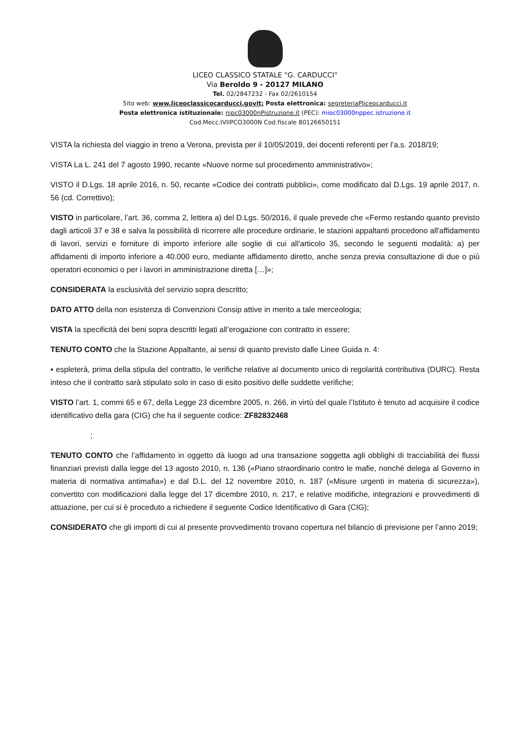LICEO CLASSICO STATALE "G. CARDUCCI"
Via Beroldo 9 - 20127 MILANO
Tel. 02/2847232 - Fax 02/2610154
5ito web: www.liceoclassicocarducci.govit; Posta elettronica: segreteriaPliceocarducci.it
Posta elettronica istituzionale: nipc03000nPistruzione.it (PEC): mioc03000nppec.istruzione.it
Cod.Mecc.IVIIPCO3000N Cod.fiscale 80126650151
VISTA la richiesta del viaggio in treno a Verona, prevista per il 10/05/2019, dei docenti referenti per l’a.s. 2018/19;
VISTA La L. 241 del 7 agosto 1990, recante «Nuove norme sul procedimento amministrativo»;
VISTO il D.Lgs. 18 aprile 2016, n. 50, recante «Codice dei contratti pubblici», come modificato dal D.Lgs. 19 aprile 2017, n. 56 (cd. Correttivo);
VISTO in particolare, l’art. 36, comma 2, lettera a) del D.Lgs. 50/2016, il quale prevede che «Fermo restando quanto previsto dagli articoli 37 e 38 e salva la possibilità di ricorrere alle procedure ordinarie, le stazioni appaltanti procedono all'affidamento di lavori, servizi e forniture di importo inferiore alle soglie di cui all'articolo 35, secondo le seguenti modalità: a) per affidamenti di importo inferiore a 40.000 euro, mediante affidamento diretto, anche senza previa consultazione di due o più operatori economici o per i lavori in amministrazione diretta […]»;
CONSIDERATA la esclusività del servizio sopra descritto;
DATO ATTO della non esistenza di Convenzioni Consip attive in merito a tale merceologia;
VISTA la specificità dei beni sopra descritti legati all’erogazione con contratto in essere;
TENUTO CONTO che la Stazione Appaltante, ai sensi di quanto previsto dalle Linee Guida n. 4:
▪ espleterà, prima della stipula del contratto, le verifiche relative al documento unico di regolarità contributiva (DURC). Resta inteso che il contratto sarà stipulato solo in caso di esito positivo delle suddette verifiche;
VISTO l’art. 1, commi 65 e 67, della Legge 23 dicembre 2005, n. 266, in virtù del quale l’Istituto è tenuto ad acquisire il codice identificativo della gara (CIG) che ha il seguente codice: ZF82832468
;
TENUTO CONTO che l’affidamento in oggetto dà luogo ad una transazione soggetta agli obblighi di tracciabilità dei flussi finanziari previsti dalla legge del 13 agosto 2010, n. 136 («Piano straordinario contro le mafie, nonché delega al Governo in materia di normativa antimafia») e dal D.L. del 12 novembre 2010, n. 187 («Misure urgenti in materia di sicurezza»), convertito con modificazioni dalla legge del 17 dicembre 2010, n. 217, e relative modifiche, integrazioni e provvedimenti di attuazione, per cui si è proceduto a richiedere il seguente Codice Identificativo di Gara (CIG);
CONSIDERATO che gli importi di cui al presente provvedimento trovano copertura nel bilancio di previsione per l’anno 2019;